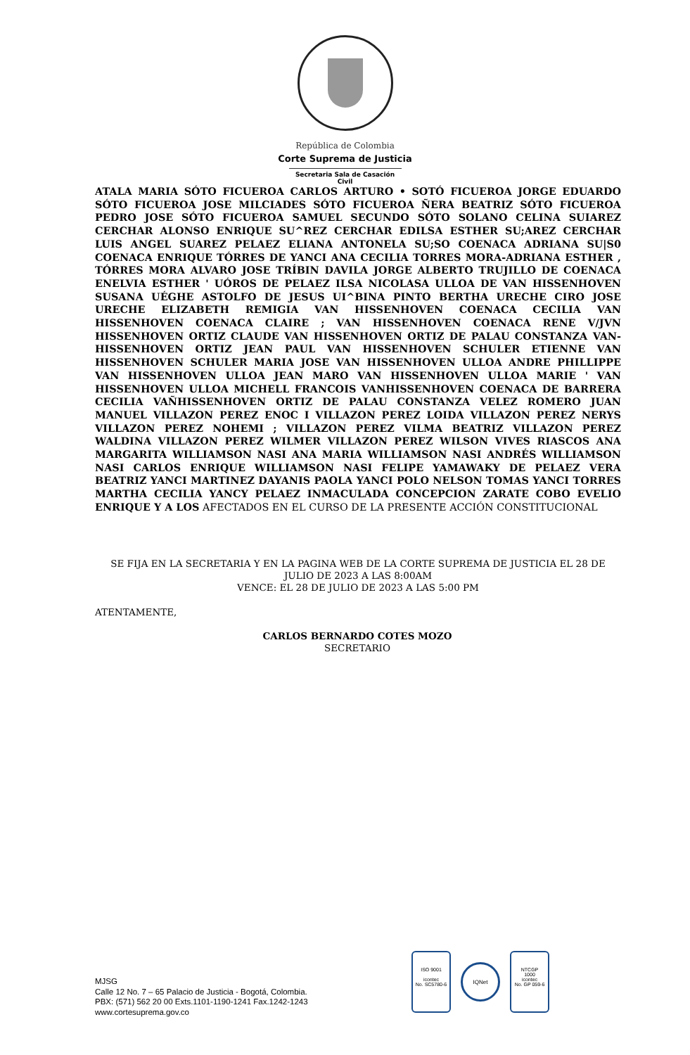República de Colombia
Corte Suprema de Justicia
Secretaria Sala de Casación Civil
ATALA MARIA SÓTO FICUEROA CARLOS ARTURO • SOTÓ FICUEROA JORGE EDUARDO SÓTO FICUEROA JOSE MILCIADES SÓTO FICUEROA ÑERA BEATRIZ SÓTO FICUEROA PEDRO JOSE SÓTO FICUEROA SAMUEL SECUNDO SÓTO SOLANO CELINA SUIAREZ CERCHAR ALONSO ENRIQUE SU^REZ CERCHAR EDILSA ESTHER SU;AREZ CERCHAR LUIS ANGEL SUAREZ PELAEZ ELIANA ANTONELA SU;SO COENACA ADRIANA SU|S0 COENACA ENRIQUE TÓRRES DE YANCI ANA CECILIA TORRES MORA-ADRIANA ESTHER , TÓRRES MORA ALVARO JOSE TRÍBIN DAVILA JORGE ALBERTO TRUJILLO DE COENACA ENELVIA ESTHER ' UÓROS DE PELAEZ ILSA NICOLASA ULLOA DE VAN HISSENHOVEN SUSANA UÉGHE ASTOLFO DE JESUS UI^BINA PINTO BERTHA URECHE CIRO JOSE URECHE ELIZABETH REMIGIA VAN HISSENHOVEN COENACA CECILIA VAN HISSENHOVEN COENACA CLAIRE ; VAN HISSENHOVEN COENACA RENE V/JVN HISSENHOVEN ORTIZ CLAUDE VAN HISSENHOVEN ORTIZ DE PALAU CONSTANZA VAN-HISSENHOVEN ORTIZ JEAN PAUL VAN HISSENHOVEN SCHULER ETIENNE VAN HISSENHOVEN SCHULER MARIA JOSE VAN HISSENHOVEN ULLOA ANDRE PHILLIPPE VAN HISSENHOVEN ULLOA JEAN MARO VAN HISSENHOVEN ULLOA MARIE ' VAN HISSENHOVEN ULLOA MICHELL FRANCOIS VANHISSENHOVEN COENACA DE BARRERA CECILIA VAÑHISSENHOVEN ORTIZ DE PALAU CONSTANZA VELEZ ROMERO JUAN MANUEL VILLAZON PEREZ ENOC I VILLAZON PEREZ LOIDA VILLAZON PEREZ NERYS VILLAZON PEREZ NOHEMI ; VILLAZON PEREZ VILMA BEATRIZ VILLAZON PEREZ WALDINA VILLAZON PEREZ WILMER VILLAZON PEREZ WILSON VIVES RIASCOS ANA MARGARITA WILLIAMSON NASI ANA MARIA WILLIAMSON NASI ANDRÉS WILLIAMSON NASI CARLOS ENRIQUE WILLIAMSON NASI FELIPE YAMAWAKY DE PELAEZ VERA BEATRIZ YANCI MARTINEZ DAYANIS PAOLA YANCI POLO NELSON TOMAS YANCI TORRES MARTHA CECILIA YANCY PELAEZ INMACULADA CONCEPCION ZARATE COBO EVELIO ENRIQUE Y A LOS AFECTADOS EN EL CURSO DE LA PRESENTE ACCIÓN CONSTITUCIONAL
SE FIJA EN LA SECRETARIA Y EN LA PAGINA WEB DE LA CORTE SUPREMA DE JUSTICIA EL 28 DE JULIO DE 2023 A LAS 8:00AM
VENCE: EL 28 DE JULIO DE 2023 A LAS 5:00 PM
ATENTAMENTE,
CARLOS BERNARDO COTES MOZO
SECRETARIO
MJSG
Calle 12 No. 7 – 65 Palacio de Justicia - Bogotá, Colombia.
PBX: (571) 562 20 00 Exts.1101-1190-1241 Fax.1242-1243
www.cortesuprema.gov.co
ISO 9001
icontec
No. SC5780-6
IQNet
NTCGP
1000
icontec
No. GP 059-6